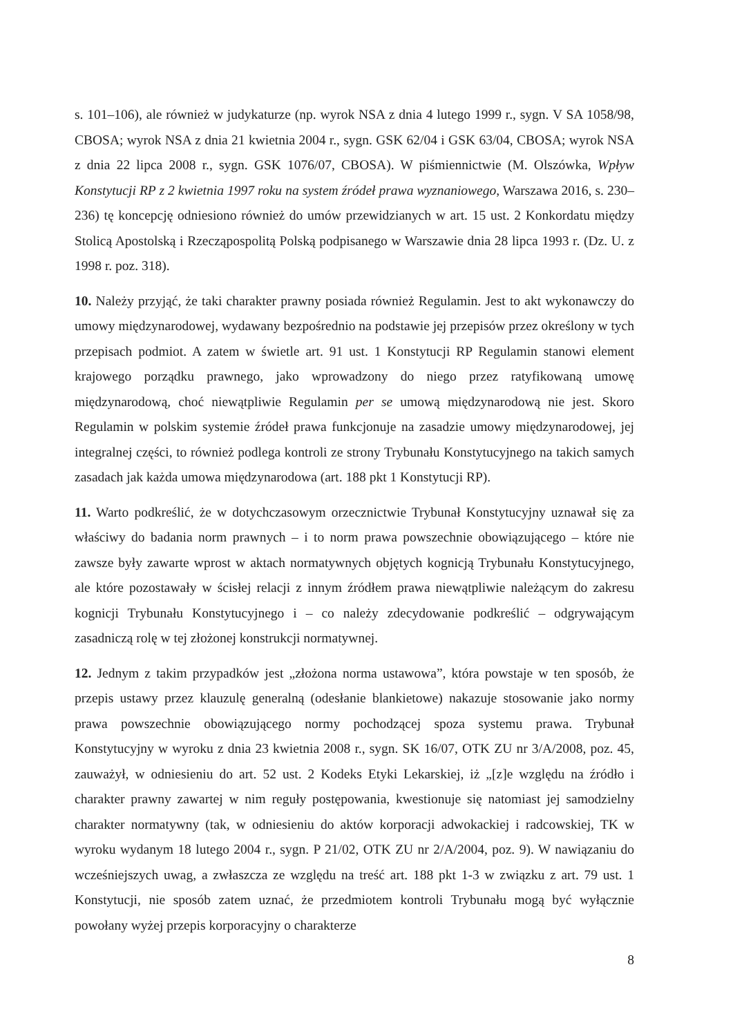s. 101–106), ale również w judykaturze (np. wyrok NSA z dnia 4 lutego 1999 r., sygn. V SA 1058/98, CBOSA; wyrok NSA z dnia 21 kwietnia 2004 r., sygn. GSK 62/04 i GSK 63/04, CBOSA; wyrok NSA z dnia 22 lipca 2008 r., sygn. GSK 1076/07, CBOSA). W piśmiennictwie (M. Olszówka, Wpływ Konstytucji RP z 2 kwietnia 1997 roku na system źródeł prawa wyznaniowego, Warszawa 2016, s. 230–236) tę koncepcję odniesiono również do umów przewidzianych w art. 15 ust. 2 Konkordatu między Stolicą Apostolską i Rzecząpospolitą Polską podpisanego w Warszawie dnia 28 lipca 1993 r. (Dz. U. z 1998 r. poz. 318).
10. Należy przyjąć, że taki charakter prawny posiada również Regulamin. Jest to akt wykonawczy do umowy międzynarodowej, wydawany bezpośrednio na podstawie jej przepisów przez określony w tych przepisach podmiot. A zatem w świetle art. 91 ust. 1 Konstytucji RP Regulamin stanowi element krajowego porządku prawnego, jako wprowadzony do niego przez ratyfikowaną umowę międzynarodową, choć niewątpliwie Regulamin per se umową międzynarodową nie jest. Skoro Regulamin w polskim systemie źródeł prawa funkcjonuje na zasadzie umowy międzynarodowej, jej integralnej części, to również podlega kontroli ze strony Trybunału Konstytucyjnego na takich samych zasadach jak każda umowa międzynarodowa (art. 188 pkt 1 Konstytucji RP).
11. Warto podkreślić, że w dotychczasowym orzecznictwie Trybunał Konstytucyjny uznawał się za właściwy do badania norm prawnych – i to norm prawa powszechnie obowiązującego – które nie zawsze były zawarte wprost w aktach normatywnych objętych kognicją Trybunału Konstytucyjnego, ale które pozostawały w ścisłej relacji z innym źródłem prawa niewątpliwie należącym do zakresu kognicji Trybunału Konstytucyjnego i – co należy zdecydowanie podkreślić – odgrywającym zasadniczą rolę w tej złożonej konstrukcji normatywnej.
12. Jednym z takim przypadków jest „złożona norma ustawowa”, która powstaje w ten sposób, że przepis ustawy przez klauzulę generalną (odesłanie blankietowe) nakazuje stosowanie jako normy prawa powszechnie obowiązującego normy pochodzącej spoza systemu prawa. Trybunał Konstytucyjny w wyroku z dnia 23 kwietnia 2008 r., sygn. SK 16/07, OTK ZU nr 3/A/2008, poz. 45, zauważył, w odniesieniu do art. 52 ust. 2 Kodeks Etyki Lekarskiej, iż „[z]e względu na źródło i charakter prawny zawartej w nim reguły postępowania, kwestionuje się natomiast jej samodzielny charakter normatywny (tak, w odniesieniu do aktów korporacji adwokackiej i radcowskiej, TK w wyroku wydanym 18 lutego 2004 r., sygn. P 21/02, OTK ZU nr 2/A/2004, poz. 9). W nawiązaniu do wcześniejszych uwag, a zwłaszcza ze względu na treść art. 188 pkt 1-3 w związku z art. 79 ust. 1 Konstytucji, nie sposób zatem uznać, że przedmiotem kontroli Trybunału mogą być wyłącznie powołany wyżej przepis korporacyjny o charakterze
8